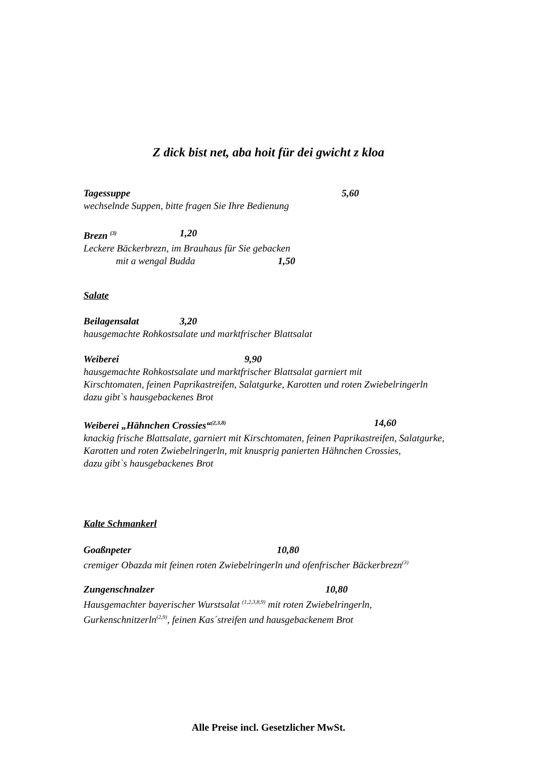Z dick bist net, aba hoit für dei gwicht z kloa
Tagessuppe 5,60
wechselnde Suppen, bitte fragen Sie Ihre Bedienung
Brezn <sup>(3)</sup> 1,20
Leckere Bäckerbrezn, im Brauhaus für Sie gebacken
mit a wengal Budda 1,50
Salate
Beilagensalat 3,20
hausgemachte Rohkostsalate und marktfrischer Blattsalat
Weiberei 9,90
hausgemachte Rohkostsalate und marktfrischer Blattsalat garniert mit
Kirschtomaten, feinen Paprikastreifen, Salatgurke, Karotten und roten Zwiebelringerln
dazu gibt`s hausgebackenes Brot
Weiberei „Hähnchen Crossies“<sup>(2,3,8)</sup> 14,60
knackig frische Blattsalate, garniert mit Kirschtomaten, feinen Paprikastreifen, Salatgurke,
Karotten und roten Zwiebelringerln, mit knusprig panierten Hähnchen Crossies,
dazu gibt`s hausgebackenes Brot
Kalte Schmankerl
Goaßnpeter 10,80
cremiger Obazda mit feinen roten Zwiebelringerln und ofenfrischer Bäckerbrezn<sup>(3)</sup>
Zungenschnalzer 10,80
Hausgemachter bayerischer Wurstsalat <sup>(1,2,3,8,9)</sup> mit roten Zwiebelringerln,
Gurkenschnitzerln<sup>(2,9)</sup>, feinen Kas´streifen und hausgebackenem Brot
Alle Preise incl. Gesetzlicher MwSt.